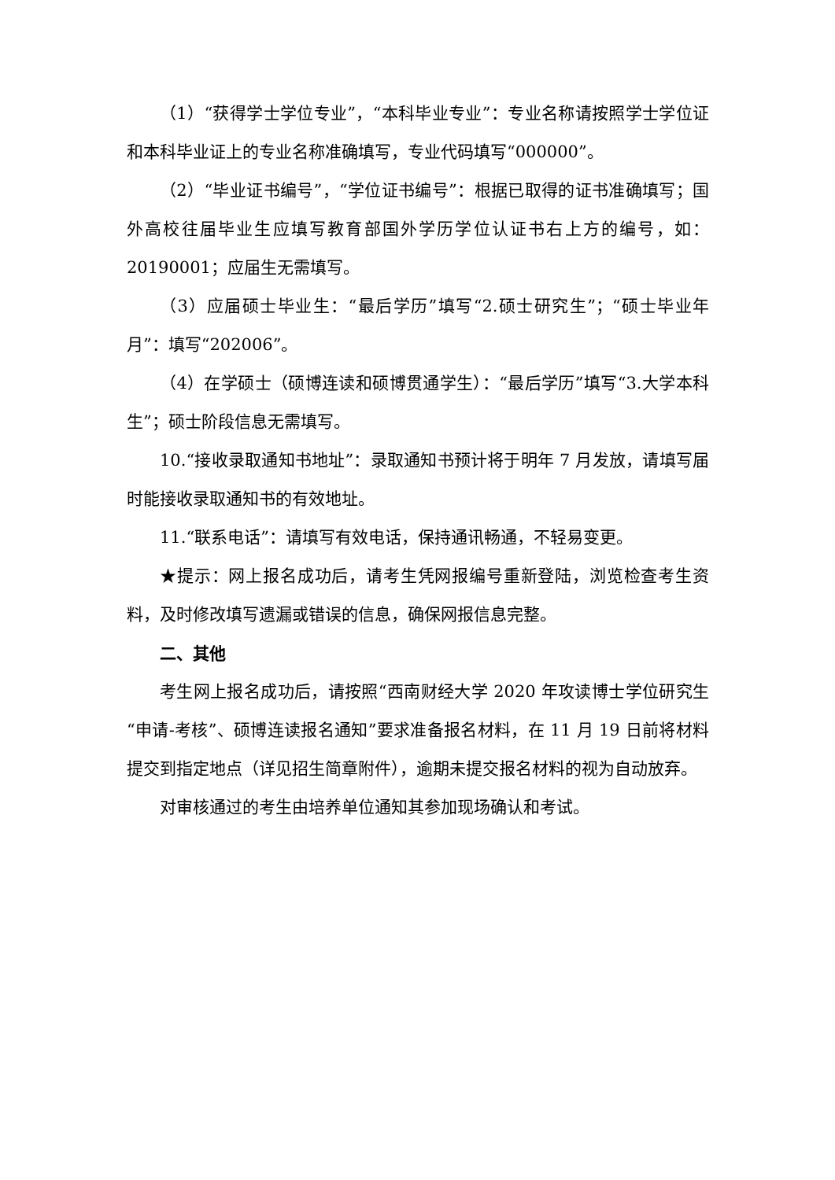（1）“获得学士学位专业”，“本科毕业专业”：专业名称请按照学士学位证和本科毕业证上的专业名称准确填写，专业代码填写“000000”。
（2）“毕业证书编号”，“学位证书编号”：根据已取得的证书准确填写；国外高校往届毕业生应填写教育部国外学历学位认证书右上方的编号，如：20190001；应届生无需填写。
（3）应届硕士毕业生：“最后学历”填写“2.硕士研究生”；“硕士毕业年月”：填写“202006”。
（4）在学硕士（硕博连读和硕博贯通学生）：“最后学历”填写“3.大学本科生”；硕士阶段信息无需填写。
10.“接收录取通知书地址”：录取通知书预计将于明年 7 月发放，请填写届时能接收录取通知书的有效地址。
11.“联系电话”：请填写有效电话，保持通讯畅通，不轻易变更。
★提示：网上报名成功后，请考生凭网报编号重新登陆，浏览检查考生资料，及时修改填写遗漏或错误的信息，确保网报信息完整。
二、其他
考生网上报名成功后，请按照“西南财经大学 2020 年攻读博士学位研究生“申请-考核”、硕博连读报名通知”要求准备报名材料，在 11 月 19 日前将材料提交到指定地点（详见招生简章附件），逾期未提交报名材料的视为自动放弃。
对审核通过的考生由培养单位通知其参加现场确认和考试。